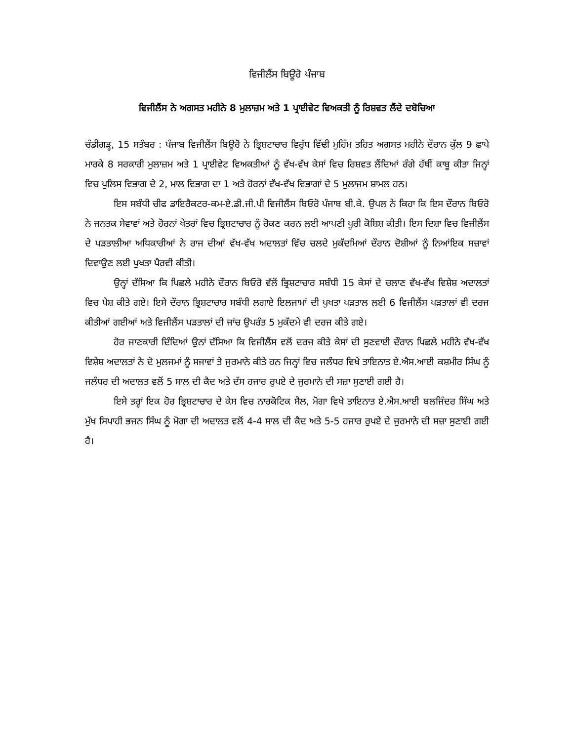ਵਿਜੀਲੈਂਸ ਬਿਊਰੋ ਪੰਜਾਬ
ਵਿਜੀਲੈਂਸ ਨੇ ਅਗਸਤ ਮਹੀਨੇ 8 ਮੁਲਾਜ਼ਮ ਅਤੇ 1 ਪ੍ਰਾਈਵੇਟ ਵਿਅਕਤੀ ਨੂੰ ਰਿਸ਼ਵਤ ਲੈਂਦੇ ਦਬੋਚਿਆ
ਚੰਡੀਗੜ੍ਹ, 15 ਸਤੰਬਰ : ਪੰਜਾਬ ਵਿਜੀਲੈਂਸ ਬਿਊਰੋ ਨੇ ਭ੍ਰਿਸ਼ਟਾਚਾਰ ਵਿਰੁੱਧ ਵਿੱਢੀ ਮੁਹਿੰਮ ਤਹਿਤ ਅਗਸਤ ਮਹੀਨੇ ਦੌਰਾਨ ਕੁੱਲ 9 ਛਾਪੇ ਮਾਰਕੇ 8 ਸਰਕਾਰੀ ਮੁਲਾਜ਼ਮ ਅਤੇ 1 ਪ੍ਰਾਈਵੇਟ ਵਿਅਕਤੀਆਂ ਨੂੰ ਵੱਖ-ਵੱਖ ਕੇਸਾਂ ਵਿਚ ਰਿਸ਼ਵਤ ਲੈਂਦਿਆਂ ਰੰਗੇ ਹੱਥੀਂ ਕਾਬੂ ਕੀਤਾ ਜਿਨ੍ਹਾਂ ਵਿਚ ਪੁਲਿਸ ਵਿਭਾਗ ਦੇ 2, ਮਾਲ ਵਿਭਾਗ ਦਾ 1 ਅਤੇ ਹੋਰਨਾਂ ਵੱਖ-ਵੱਖ ਵਿਭਾਗਾਂ ਦੇ 5 ਮੁਲਾਜਮ ਸ਼ਾਮਲ ਹਨ।
ਇਸ ਸਬੰਧੀ ਚੀਫ ਡਾਇਰੈਕਟਰ-ਕਮ-ਏ.ਡੀ.ਜੀ.ਪੀ ਵਿਜੀਲੈਂਸ ਬਿਓਰੋ ਪੰਜਾਬ ਬੀ.ਕੇ. ਉਪਲ ਨੇ ਕਿਹਾ ਕਿ ਇਸ ਦੌਰਾਨ ਬਿਓਰੋ ਨੇ ਜਨਤਕ ਸੇਵਾਵਾਂ ਅਤੇ ਹੋਰਨਾਂ ਖੇਤਰਾਂ ਵਿਚ ਭ੍ਰਿਸ਼ਟਾਚਾਰ ਨੂੰ ਰੋਕਣ ਕਰਨ ਲਈ ਆਪਣੀ ਪੂਰੀ ਕੋਸ਼ਿਸ਼ ਕੀਤੀ। ਇਸ ਦਿਸ਼ਾ ਵਿਚ ਵਿਜੀਲੈਂਸ ਦੇ ਪੜਤਾਲੀਆ ਅਧਿਕਾਰੀਆਂ ਨੇ ਰਾਜ ਦੀਆਂ ਵੱਖ-ਵੱਖ ਅਦਾਲਤਾਂ ਵਿੱਚ ਚਲਦੇ ਮੁਕੱਦਮਿਆਂ ਦੌਰਾਨ ਦੋਸ਼ੀਆਂ ਨੂੰ ਨਿਆਂਇਕ ਸਜ਼ਾਵਾਂ ਦਿਵਾਉਣ ਲਈ ਪੁਖਤਾ ਪੈਰਵੀ ਕੀਤੀ।
ਉਨ੍ਹਾਂ ਦੱਸਿਆ ਕਿ ਪਿਛਲੇ ਮਹੀਨੇ ਦੌਰਾਨ ਬਿਓਰੋ ਵੱਲੋਂ ਭ੍ਰਿਸ਼ਟਾਚਾਰ ਸਬੰਧੀ 15 ਕੇਸਾਂ ਦੇ ਚਲਾਣ ਵੱਖ-ਵੱਖ ਵਿਸ਼ੇਸ਼ ਅਦਾਲਤਾਂ ਵਿਚ ਪੇਸ਼ ਕੀਤੇ ਗਏ। ਇਸੇ ਦੌਰਾਨ ਭ੍ਰਿਸ਼ਟਾਚਾਰ ਸਬੰਧੀ ਲਗਾਏ ਇਲਜਾਮਾਂ ਦੀ ਪੁਖਤਾ ਪੜਤਾਲ ਲਈ 6 ਵਿਜੀਲੈਂਸ ਪੜਤਾਲਾਂ ਵੀ ਦਰਜ ਕੀਤੀਆਂ ਗਈਆਂ ਅਤੇ ਵਿਜੀਲੈਂਸ ਪੜਤਾਲਾਂ ਦੀ ਜਾਂਚ ਉਪਰੰਤ 5 ਮੁਕੱਦਮੇ ਵੀ ਦਰਜ ਕੀਤੇ ਗਏ।
ਹੋਰ ਜਾਣਕਾਰੀ ਦਿੰਦਿਆਂ ਉਨਾਂ ਦੱਸਿਆ ਕਿ ਵਿਜੀਲੈਂਸ ਵਲੋਂ ਦਰਜ ਕੀਤੇ ਕੇਸਾਂ ਦੀ ਸੁਣਵਾਈ ਦੌਰਾਨ ਪਿਛਲੇ ਮਹੀਨੇ ਵੱਖ-ਵੱਖ ਵਿਸ਼ੇਸ਼ ਅਦਾਲਤਾਂ ਨੇ ਦੋ ਮੁਲਜਮਾਂ ਨੂੰ ਸਜਾਵਾਂ ਤੇ ਜੁਰਮਾਨੇ ਕੀਤੇ ਹਨ ਜਿਨ੍ਹਾਂ ਵਿਚ ਜਲੰਧਰ ਵਿਖੇ ਤਾਇਨਾਤ ਏ.ਐਸ.ਆਈ ਕਸ਼ਮੀਰ ਸਿੰਘ ਨੂੰ ਜਲੰਧਰ ਦੀ ਅਦਾਲਤ ਵਲੋਂ 5 ਸਾਲ ਦੀ ਕੈਦ ਅਤੇ ਦੱਸ ਹਜਾਰ ਰੁਪਏ ਦੇ ਜੁਰਮਾਨੇ ਦੀ ਸਜ਼ਾ ਸੁਣਾਈ ਗਈ ਹੈ।
ਇਸੇ ਤਰ੍ਹਾਂ ਇਕ ਹੋਰ ਭ੍ਰਿਸ਼ਟਾਚਾਰ ਦੇ ਕੇਸ ਵਿਚ ਨਾਰਕੋਟਿਕ ਸੈਲ, ਮੋਗਾ ਵਿਖੇ ਤਾਇਨਾਤ ਏ.ਐਸ.ਆਈ ਬਲਜਿੰਦਰ ਸਿੰਘ ਅਤੇ ਮੁੱਖ ਸਿਪਾਹੀ ਭਜਨ ਸਿੰਘ ਨੂੰ ਮੋਗਾ ਦੀ ਅਦਾਲਤ ਵਲੋਂ 4-4 ਸਾਲ ਦੀ ਕੈਦ ਅਤੇ 5-5 ਹਜਾਰ ਰੁਪਏ ਦੇ ਜੁਰਮਾਨੇ ਦੀ ਸਜ਼ਾ ਸੁਣਾਈ ਗਈ ਹੈ।